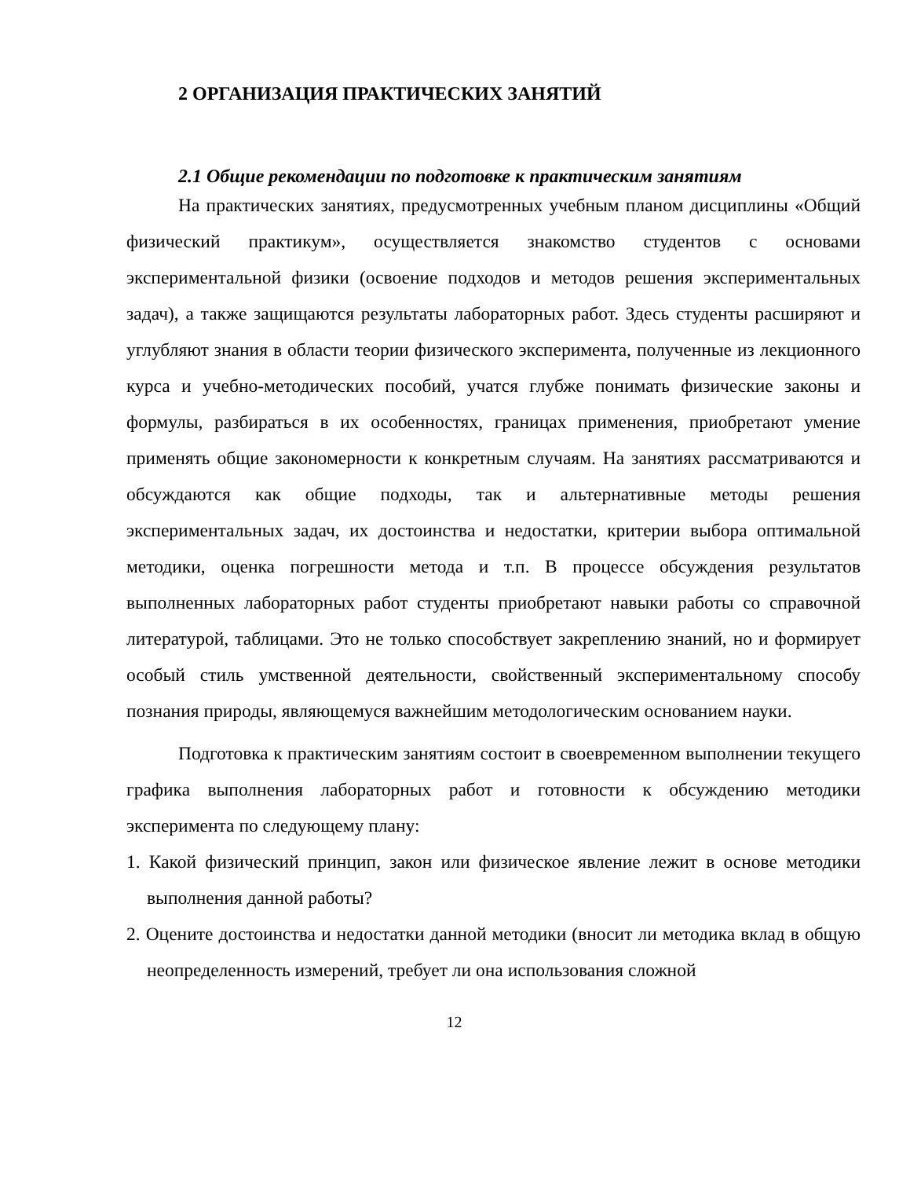2 ОРГАНИЗАЦИЯ ПРАКТИЧЕСКИХ ЗАНЯТИЙ
2.1 Общие рекомендации по подготовке к практическим занятиям
На практических занятиях, предусмотренных учебным планом дисциплины «Общий физический практикум», осуществляется знакомство студентов с основами экспериментальной физики (освоение подходов и методов решения экспериментальных задач), а также защищаются результаты лабораторных работ. Здесь студенты расширяют и углубляют знания в области теории физического эксперимента, полученные из лекционного курса и учебно-методических пособий, учатся глубже понимать физические законы и формулы, разбираться в их особенностях, границах применения, приобретают умение применять общие закономерности к конкретным случаям. На занятиях рассматриваются и обсуждаются как общие подходы, так и альтернативные методы решения экспериментальных задач, их достоинства и недостатки, критерии выбора оптимальной методики, оценка погрешности метода и т.п. В процессе обсуждения результатов выполненных лабораторных работ студенты приобретают навыки работы со справочной литературой, таблицами. Это не только способствует закреплению знаний, но и формирует особый стиль умственной деятельности, свойственный экспериментальному способу познания природы, являющемуся важнейшим методологическим основанием науки.
Подготовка к практическим занятиям состоит в своевременном выполнении текущего графика выполнения лабораторных работ и готовности к обсуждению методики эксперимента по следующему плану:
1. Какой физический принцип, закон или физическое явление лежит в основе методики выполнения данной работы?
2. Оцените достоинства и недостатки данной методики (вносит ли методика вклад в общую неопределенность измерений, требует ли она использования сложной
12